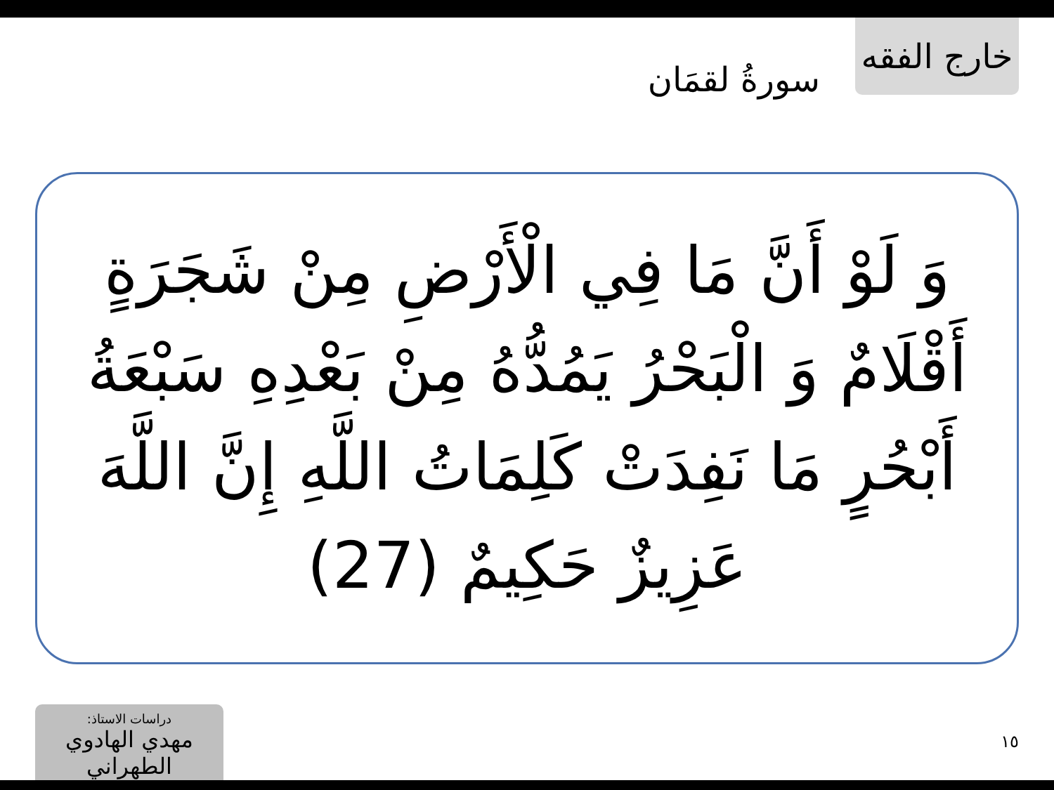سورةُ لقمَان
خارج الفقه
وَ لَوْ أَنَّ مَا فِي الْأَرْضِ مِنْ شَجَرَةٍ أَقْلَامٌ وَ الْبَحْرُ يَمُدُّهُ مِنْ بَعْدِهِ سَبْعَةُ أَبْحُرٍ مَا نَفِدَتْ كَلِمَاتُ اللَّهِ إِنَّ اللَّهَ عَزِيزٌ حَكِيمٌ (27)
دراسات الاستاذ:
مهدي الهادوي الطهراني
١٥